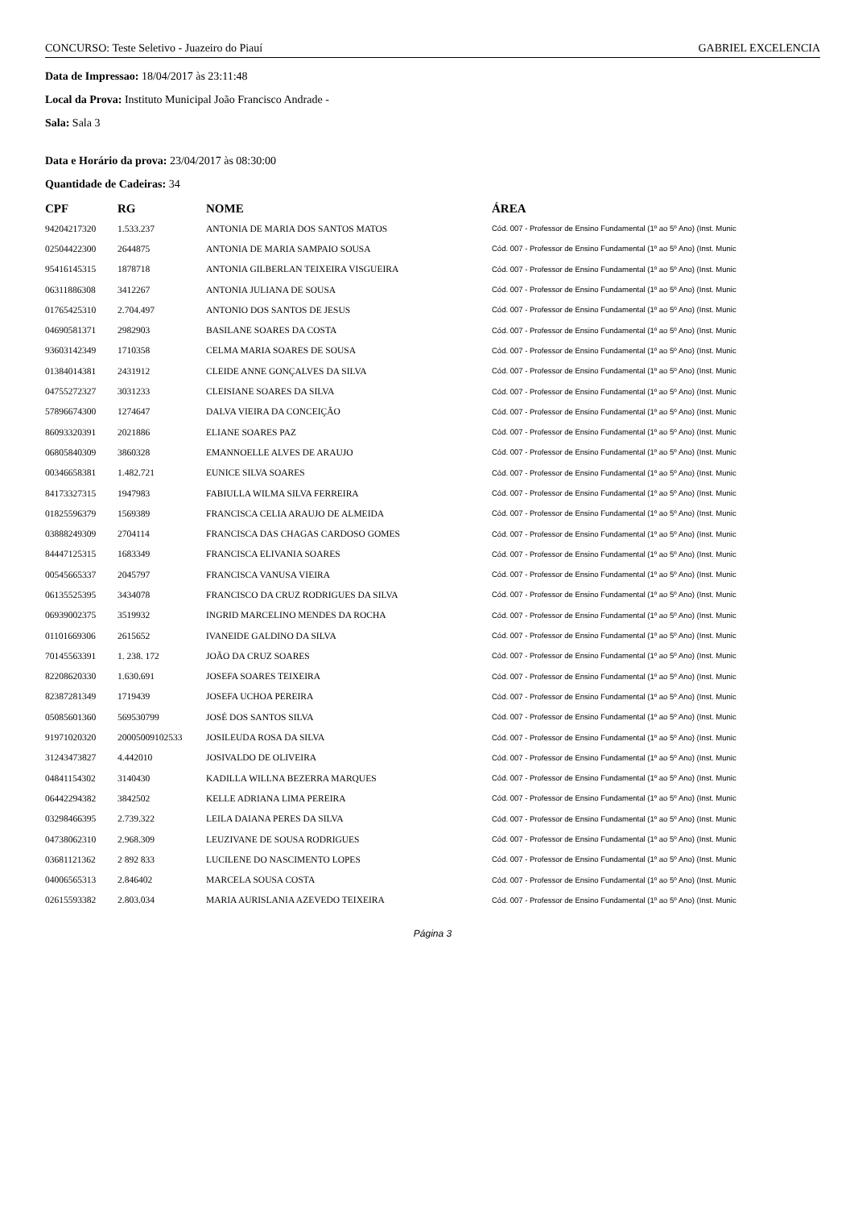CONCURSO: Teste Seletivo - Juazeiro do Piauí GABRIEL EXCELENCIA
Data de Impressao: 18/04/2017 às 23:11:48
Local da Prova: Instituto Municipal João Francisco Andrade -
Sala: Sala 3
Data e Horário da prova: 23/04/2017 às 08:30:00
Quantidade de Cadeiras: 34
| CPF | RG | NOME | ÁREA |
| --- | --- | --- | --- |
| 94204217320 | 1.533.237 | ANTONIA DE MARIA DOS SANTOS MATOS | Cód. 007 - Professor de Ensino Fundamental (1º ao 5º Ano) (Inst. Munic |
| 02504422300 | 2644875 | ANTONIA DE MARIA SAMPAIO SOUSA | Cód. 007 - Professor de Ensino Fundamental (1º ao 5º Ano) (Inst. Munic |
| 95416145315 | 1878718 | ANTONIA GILBERLAN TEIXEIRA VISGUEIRA | Cód. 007 - Professor de Ensino Fundamental (1º ao 5º Ano) (Inst. Munic |
| 06311886308 | 3412267 | ANTONIA JULIANA DE SOUSA | Cód. 007 - Professor de Ensino Fundamental (1º ao 5º Ano) (Inst. Munic |
| 01765425310 | 2.704.497 | ANTONIO DOS SANTOS DE JESUS | Cód. 007 - Professor de Ensino Fundamental (1º ao 5º Ano) (Inst. Munic |
| 04690581371 | 2982903 | BASILANE SOARES DA COSTA | Cód. 007 - Professor de Ensino Fundamental (1º ao 5º Ano) (Inst. Munic |
| 93603142349 | 1710358 | CELMA MARIA SOARES DE SOUSA | Cód. 007 - Professor de Ensino Fundamental (1º ao 5º Ano) (Inst. Munic |
| 01384014381 | 2431912 | CLEIDE ANNE GONÇALVES DA SILVA | Cód. 007 - Professor de Ensino Fundamental (1º ao 5º Ano) (Inst. Munic |
| 04755272327 | 3031233 | CLEISIANE SOARES DA SILVA | Cód. 007 - Professor de Ensino Fundamental (1º ao 5º Ano) (Inst. Munic |
| 57896674300 | 1274647 | DALVA VIEIRA DA CONCEIÇÃO | Cód. 007 - Professor de Ensino Fundamental (1º ao 5º Ano) (Inst. Munic |
| 86093320391 | 2021886 | ELIANE SOARES PAZ | Cód. 007 - Professor de Ensino Fundamental (1º ao 5º Ano) (Inst. Munic |
| 06805840309 | 3860328 | EMANNOELLE ALVES DE ARAUJO | Cód. 007 - Professor de Ensino Fundamental (1º ao 5º Ano) (Inst. Munic |
| 00346658381 | 1.482.721 | EUNICE SILVA SOARES | Cód. 007 - Professor de Ensino Fundamental (1º ao 5º Ano) (Inst. Munic |
| 84173327315 | 1947983 | FABIULLA WILMA SILVA FERREIRA | Cód. 007 - Professor de Ensino Fundamental (1º ao 5º Ano) (Inst. Munic |
| 01825596379 | 1569389 | FRANCISCA CELIA ARAUJO DE ALMEIDA | Cód. 007 - Professor de Ensino Fundamental (1º ao 5º Ano) (Inst. Munic |
| 03888249309 | 2704114 | FRANCISCA DAS CHAGAS CARDOSO GOMES | Cód. 007 - Professor de Ensino Fundamental (1º ao 5º Ano) (Inst. Munic |
| 84447125315 | 1683349 | FRANCISCA ELIVANIA SOARES | Cód. 007 - Professor de Ensino Fundamental (1º ao 5º Ano) (Inst. Munic |
| 00545665337 | 2045797 | FRANCISCA VANUSA VIEIRA | Cód. 007 - Professor de Ensino Fundamental (1º ao 5º Ano) (Inst. Munic |
| 06135525395 | 3434078 | FRANCISCO DA CRUZ RODRIGUES DA SILVA | Cód. 007 - Professor de Ensino Fundamental (1º ao 5º Ano) (Inst. Munic |
| 06939002375 | 3519932 | INGRID MARCELINO MENDES DA ROCHA | Cód. 007 - Professor de Ensino Fundamental (1º ao 5º Ano) (Inst. Munic |
| 01101669306 | 2615652 | IVANEIDE GALDINO DA SILVA | Cód. 007 - Professor de Ensino Fundamental (1º ao 5º Ano) (Inst. Munic |
| 70145563391 | 1. 238. 172 | JOÃO DA CRUZ SOARES | Cód. 007 - Professor de Ensino Fundamental (1º ao 5º Ano) (Inst. Munic |
| 82208620330 | 1.630.691 | JOSEFA SOARES TEIXEIRA | Cód. 007 - Professor de Ensino Fundamental (1º ao 5º Ano) (Inst. Munic |
| 82387281349 | 1719439 | JOSEFA UCHOA PEREIRA | Cód. 007 - Professor de Ensino Fundamental (1º ao 5º Ano) (Inst. Munic |
| 05085601360 | 569530799 | JOSÉ DOS SANTOS SILVA | Cód. 007 - Professor de Ensino Fundamental (1º ao 5º Ano) (Inst. Munic |
| 91971020320 | 20005009102533 | JOSILEUDA ROSA DA SILVA | Cód. 007 - Professor de Ensino Fundamental (1º ao 5º Ano) (Inst. Munic |
| 31243473827 | 4.442010 | JOSIVALDO DE OLIVEIRA | Cód. 007 - Professor de Ensino Fundamental (1º ao 5º Ano) (Inst. Munic |
| 04841154302 | 3140430 | KADILLA WILLNA BEZERRA MARQUES | Cód. 007 - Professor de Ensino Fundamental (1º ao 5º Ano) (Inst. Munic |
| 06442294382 | 3842502 | KELLE ADRIANA LIMA PEREIRA | Cód. 007 - Professor de Ensino Fundamental (1º ao 5º Ano) (Inst. Munic |
| 03298466395 | 2.739.322 | LEILA DAIANA PERES DA SILVA | Cód. 007 - Professor de Ensino Fundamental (1º ao 5º Ano) (Inst. Munic |
| 04738062310 | 2.968.309 | LEUZIVANE DE SOUSA RODRIGUES | Cód. 007 - Professor de Ensino Fundamental (1º ao 5º Ano) (Inst. Munic |
| 03681121362 | 2 892 833 | LUCILENE DO NASCIMENTO LOPES | Cód. 007 - Professor de Ensino Fundamental (1º ao 5º Ano) (Inst. Munic |
| 04006565313 | 2.846402 | MARCELA SOUSA COSTA | Cód. 007 - Professor de Ensino Fundamental (1º ao 5º Ano) (Inst. Munic |
| 02615593382 | 2.803.034 | MARIA AURISLANIA AZEVEDO TEIXEIRA | Cód. 007 - Professor de Ensino Fundamental (1º ao 5º Ano) (Inst. Munic |
Página 3